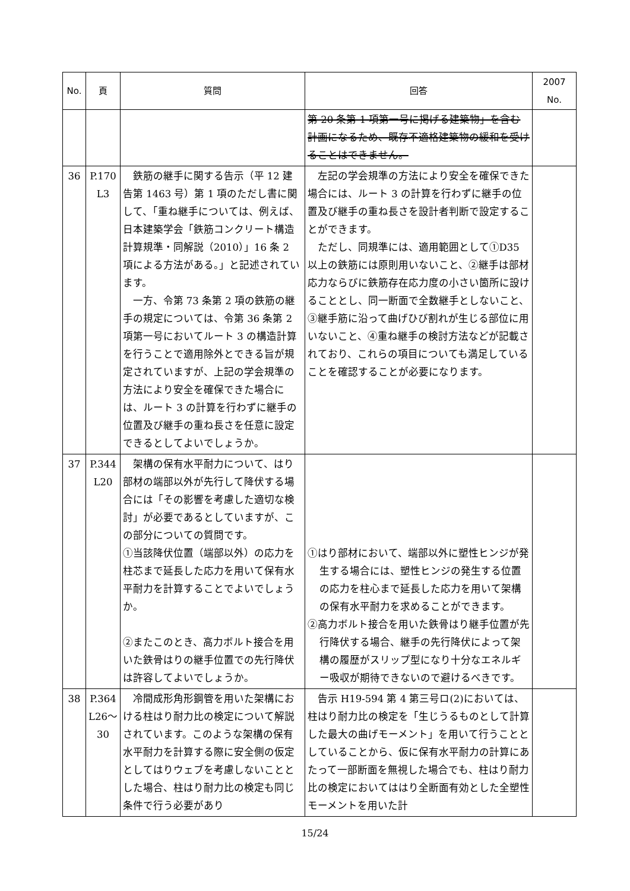| No. | 頁 | 質問 | 回答 | 2007 No. |
| --- | --- | --- | --- | --- |
| | | | 第 20 条第 1 項第一号に掲げる建築物」を含む計画になるため、既存不適格建築物の緩和を受けることはできません。 | |
| 36 | P.170 L3 | 鉄筋の継手に関する告示（平 12 建告第 1463 号）第 1 項のただし書に関して、「重ね継手については、例えば、日本建築学会「鉄筋コンクリート構造計算規準・同解説（2010）」16 条 2 項による方法がある。」と記述されています。 一方、令第 73 条第 2 項の鉄筋の継手の規定については、令第 36 条第 2 項第一号においてルート 3 の構造計算を行うことで適用除外とできる旨が規定されていますが、上記の学会規準の方法により安全を確保できた場合には、ルート 3 の計算を行わずに継手の位置及び継手の重ね長さを任意に設定できるとしてよいでしょうか。 | 左記の学会規準の方法により安全を確保できた場合には、ルート 3 の計算を行わずに継手の位置及び継手の重ね長さを設計者判断で設定することができます。 ただし、同規準には、適用範囲として①D35 以上の鉄筋には原則用いないこと、②継手は部材応力ならびに鉄筋存在応力度の小さい箇所に設けることとし、同一断面で全数継手としないこと、③継手筋に沿って曲げひび割れが生じる部位に用いないこと、④重ね継手の検討方法などが記載されており、これらの項目についても満足していることを確認することが必要になります。 | |
| 37 | P.344 L20 | 架構の保有水平耐力について、はり部材の端部以外が先行して降伏する場合には「その影響を考慮した適切な検討」が必要であるとしていますが、この部分についての質問です。 ①当該降伏位置（端部以外）の応力を柱芯まで延長した応力を用いて保有水平耐力を計算することでよいでしょうか。 ②またこのとき、高力ボルト接合を用いた鉄骨はりの継手位置での先行降伏は許容してよいでしょうか。 | ①はり部材において、端部以外に塑性ヒンジが発生する場合には、塑性ヒンジの発生する位置の応力を柱心まで延長した応力を用いて架構の保有水平耐力を求めることができます。 ②高力ボルト接合を用いた鉄骨はり継手位置が先行降伏する場合、継手の先行降伏によって架構の履歴がスリップ型になり十分なエネルギー吸収が期待できないので避けるべきです。 | |
| 38 | P.364 L26〜 30 | 冷間成形角形鋼管を用いた架構における柱はり耐力比の検定について解説されています。このような架構の保有水平耐力を計算する際に安全側の仮定としてはりウェブを考慮しないこととした場合、柱はり耐力比の検定も同じ条件で行う必要があり | 告示 H19-594 第 4 第三号ロ(2)においては、柱はり耐力比の検定を「生じうるものとして計算した最大の曲げモーメント」を用いて行うこととしていることから、仮に保有水平耐力の計算にあたって一部断面を無視した場合でも、柱はり耐力比の検定においてははり全断面有効とした全塑性モーメントを用いた計 | |
15/24